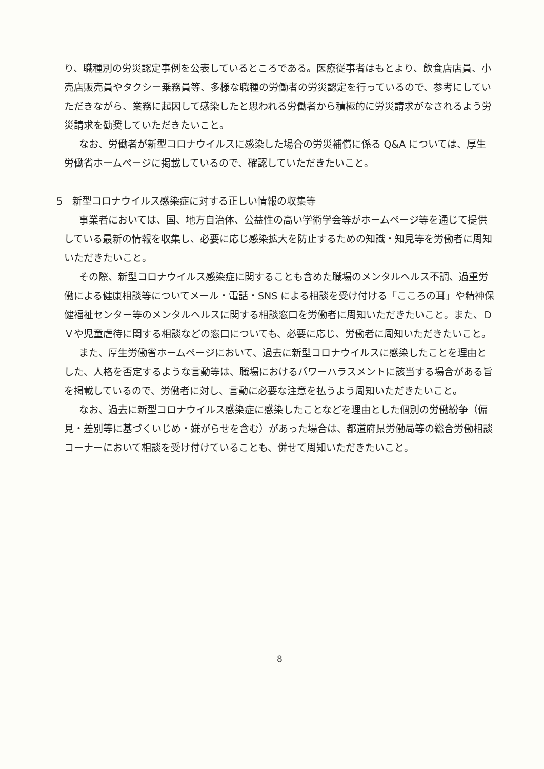り、職種別の労災認定事例を公表しているところである。医療従事者はもとより、飲食店店員、小売店販売員やタクシー乗務員等、多様な職種の労働者の労災認定を行っているので、参考にしていただきながら、業務に起因して感染したと思われる労働者から積極的に労災請求がなされるよう労災請求を勧奨していただきたいこと。
なお、労働者が新型コロナウイルスに感染した場合の労災補償に係る Q&A については、厚生労働省ホームページに掲載しているので、確認していただきたいこと。
5　新型コロナウイルス感染症に対する正しい情報の収集等
事業者においては、国、地方自治体、公益性の高い学術学会等がホームページ等を通じて提供している最新の情報を収集し、必要に応じ感染拡大を防止するための知識・知見等を労働者に周知いただきたいこと。
その際、新型コロナウイルス感染症に関することも含めた職場のメンタルヘルス不調、過重労働による健康相談等についてメール・電話・SNS による相談を受け付ける「こころの耳」や精神保健福祉センター等のメンタルヘルスに関する相談窓口を労働者に周知いただきたいこと。また、ＤＶや児童虐待に関する相談などの窓口についても、必要に応じ、労働者に周知いただきたいこと。
また、厚生労働省ホームページにおいて、過去に新型コロナウイルスに感染したことを理由とした、人格を否定するような言動等は、職場におけるパワーハラスメントに該当する場合がある旨を掲載しているので、労働者に対し、言動に必要な注意を払うよう周知いただきたいこと。
なお、過去に新型コロナウイルス感染症に感染したことなどを理由とした個別の労働紛争（偏見・差別等に基づくいじめ・嫌がらせを含む）があった場合は、都道府県労働局等の総合労働相談コーナーにおいて相談を受け付けていることも、併せて周知いただきたいこと。
8